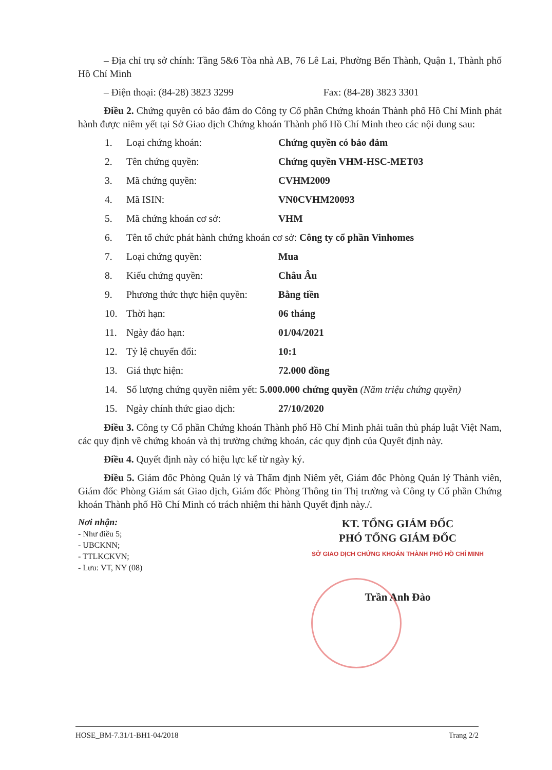– Địa chỉ trụ sở chính: Tầng 5&6 Tòa nhà AB, 76 Lê Lai, Phường Bến Thành, Quận 1, Thành phố Hồ Chí Minh
– Điện thoại: (84-28) 3823 3299 Fax: (84-28) 3823 3301
Điều 2. Chứng quyền có bảo đảm do Công ty Cổ phần Chứng khoán Thành phố Hồ Chí Minh phát hành được niêm yết tại Sở Giao dịch Chứng khoán Thành phố Hồ Chí Minh theo các nội dung sau:
1. Loại chứng khoán: Chứng quyền có bảo đảm
2. Tên chứng quyền: Chứng quyền VHM-HSC-MET03
3. Mã chứng quyền: CVHM2009
4. Mã ISIN: VN0CVHM20093
5. Mã chứng khoán cơ sở: VHM
6. Tên tổ chức phát hành chứng khoán cơ sở: Công ty cổ phần Vinhomes
7. Loại chứng quyền: Mua
8. Kiểu chứng quyền: Châu Âu
9. Phương thức thực hiện quyền: Bằng tiền
10. Thời hạn: 06 tháng
11. Ngày đáo hạn: 01/04/2021
12. Tỷ lệ chuyển đổi: 10:1
13. Giá thực hiện: 72.000 đồng
14. Số lượng chứng quyền niêm yết: 5.000.000 chứng quyền (Năm triệu chứng quyền)
15. Ngày chính thức giao dịch: 27/10/2020
Điều 3. Công ty Cổ phần Chứng khoán Thành phố Hồ Chí Minh phải tuân thủ pháp luật Việt Nam, các quy định về chứng khoán và thị trường chứng khoán, các quy định của Quyết định này.
Điều 4. Quyết định này có hiệu lực kể từ ngày ký.
Điều 5. Giám đốc Phòng Quản lý và Thẩm định Niêm yết, Giám đốc Phòng Quản lý Thành viên, Giám đốc Phòng Giám sát Giao dịch, Giám đốc Phòng Thông tin Thị trường và Công ty Cổ phần Chứng khoán Thành phố Hồ Chí Minh có trách nhiệm thi hành Quyết định này./.
Nơi nhận:
- Như điều 5;
- UBCKNN;
- TTLKCKVN;
- Lưu: VT, NY (08)
KT. TỔNG GIÁM ĐỐC
PHÓ TỔNG GIÁM ĐỐC
SỞ GIAO DỊCH CHỨNG KHOÁN THÀNH PHỐ HỒ CHÍ MINH
Trần Anh Đào
HOSE_BM-7.31/1-BH1-04/2018 Trang 2/2